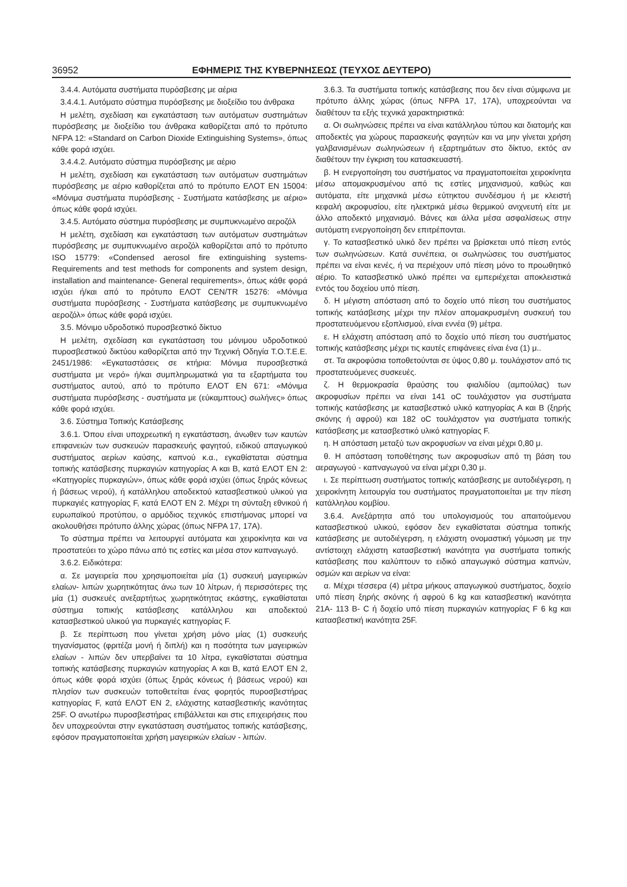36952 ΕΦΗΜΕΡΙΣ ΤΗΣ ΚΥΒΕΡΝΗΣΕΩΣ (ΤΕΥΧΟΣ ΔΕΥΤΕΡΟ)
3.4.4. Αυτόματα συστήματα πυρόσβεσης με αέρια
3.4.4.1. Αυτόματο σύστημα πυρόσβεσης με διοξείδιο του άνθρακα
Η μελέτη, σχεδίαση και εγκατάσταση των αυτόματων συστημάτων πυρόσβεσης με διοξείδιο του άνθρακα καθορίζεται από το πρότυπο NFPA 12: «Standard on Carbon Dioxide Extinguishing Systems», όπως κάθε φορά ισχύει.
3.4.4.2. Αυτόματο σύστημα πυρόσβεσης με αέριο
Η μελέτη, σχεδίαση και εγκατάσταση των αυτόματων συστημάτων πυρόσβεσης με αέριο καθορίζεται από το πρότυπο ΕΛΟΤ EN 15004: «Μόνιμα συστήματα πυρόσβεσης - Συστήματα κατάσβεσης με αέριο» όπως κάθε φορά ισχύει.
3.4.5. Αυτόματο σύστημα πυρόσβεσης με συμπυκνωμένο αεροζόλ
Η μελέτη, σχεδίαση και εγκατάσταση των αυτόματων συστημάτων πυρόσβεσης με συμπυκνωμένο αεροζόλ καθορίζεται από το πρότυπο ISO 15779: «Condensed aerosol fire extinguishing systems- Requirements and test methods for components and system design, installation and maintenance- General requirements», όπως κάθε φορά ισχύει ή/και από το πρότυπο ΕΛΟΤ CEN/TR 15276: «Μόνιμα συστήματα πυρόσβεσης - Συστήματα κατάσβεσης με συμπυκνωμένο αεροζόλ» όπως κάθε φορά ισχύει.
3.5. Μόνιμο υδροδοτικό πυροσβεστικό δίκτυο
Η μελέτη, σχεδίαση και εγκατάσταση του μόνιμου υδροδοτικού πυροσβεστικού δικτύου καθορίζεται από την Τεχνική Οδηγία Τ.Ο.Τ.Ε.Ε. 2451/1986: «Εγκαταστάσεις σε κτήρια: Μόνιμα πυροσβεστικά συστήματα με νερό» ή/και συμπληρωματικά για τα εξαρτήματα του συστήματος αυτού, από το πρότυπο ΕΛΟΤ ΕΝ 671: «Μόνιμα συστήματα πυρόσβεσης - συστήματα με (εύκαμπτους) σωλήνες» όπως κάθε φορά ισχύει.
3.6. Σύστημα Τοπικής Κατάσβεσης
3.6.1. Όπου είναι υποχρεωτική η εγκατάσταση, άνωθεν των καυτών επιφανειών των συσκευών παρασκευής φαγητού, ειδικού απαγωγικού συστήματος αερίων καύσης, καπνού κ.α., εγκαθίσταται σύστημα τοπικής κατάσβεσης πυρκαγιών κατηγορίας Α και Β, κατά ΕΛΟΤ ΕΝ 2: «Κατηγορίες πυρκαγιών», όπως κάθε φορά ισχύει (όπως ξηράς κόνεως ή βάσεως νερού), ή κατάλληλου αποδεκτού κατασβεστικού υλικού για πυρκαγιές κατηγορίας F, κατά ΕΛΟΤ ΕΝ 2. Μέχρι τη σύνταξη εθνικού ή ευρωπαϊκού προτύπου, ο αρμόδιος τεχνικός επιστήμονας μπορεί να ακολουθήσει πρότυπο άλλης χώρας (όπως NFPA 17, 17A).
Το σύστημα πρέπει να λειτουργεί αυτόματα και χειροκίνητα και να προστατεύει το χώρο πάνω από τις εστίες και μέσα στον καπναγωγό.
3.6.2. Ειδικότερα:
α. Σε μαγειρεία που χρησιμοποιείται μία (1) συσκευή μαγειρικών ελαίων- λιπών χωρητικότητας άνω των 10 λίτρων, ή περισσότερες της μία (1) συσκευές ανεξαρτήτως χωρητικότητας εκάστης, εγκαθίσταται σύστημα τοπικής κατάσβεσης κατάλληλου και αποδεκτού κατασβεστικού υλικού για πυρκαγιές κατηγορίας F.
β. Σε περίπτωση που γίνεται χρήση μόνο μίας (1) συσκευής τηγανίσματος (φριτέζα μονή ή διπλή) και η ποσότητα των μαγειρικών ελαίων - λιπών δεν υπερβαίνει τα 10 λίτρα, εγκαθίσταται σύστημα τοπικής κατάσβεσης πυρκαγιών κατηγορίας Α και Β, κατά ΕΛΟΤ ΕΝ 2, όπως κάθε φορά ισχύει (όπως ξηράς κόνεως ή βάσεως νερού) και πλησίον των συσκευών τοποθετείται ένας φορητός πυροσβεστήρας κατηγορίας F, κατά ΕΛΟΤ ΕΝ 2, ελάχιστης κατασβεστικής ικανότητας 25F. Ο ανωτέρω πυροσβεστήρας επιβάλλεται και στις επιχειρήσεις που δεν υποχρεούνται στην εγκατάσταση συστήματος τοπικής κατάσβεσης, εφόσον πραγματοποιείται χρήση μαγειρικών ελαίων - λιπών.
3.6.3. Τα συστήματα τοπικής κατάσβεσης που δεν είναι σύμφωνα με πρότυπο άλλης χώρας (όπως NFPA 17, 17A), υποχρεούνται να διαθέτουν τα εξής τεχνικά χαρακτηριστικά:
α. Οι σωληνώσεις πρέπει να είναι κατάλληλου τύπου και διατομής και αποδεκτές για χώρους παρασκευής φαγητών και να μην γίνεται χρήση γαλβανισμένων σωληνώσεων ή εξαρτημάτων στο δίκτυο, εκτός αν διαθέτουν την έγκριση του κατασκευαστή.
β. Η ενεργοποίηση του συστήματος να πραγματοποιείται χειροκίνητα μέσω απομακρυσμένου από τις εστίες μηχανισμού, καθώς και αυτόματα, είτε μηχανικά μέσω εύτηκτου συνδέσμου ή με κλειστή κεφαλή ακροφυσίου, είτε ηλεκτρικά μέσω θερμικού ανιχνευτή είτε με άλλο αποδεκτό μηχανισμό. Βάνες και άλλα μέσα ασφαλίσεως στην αυτόματη ενεργοποίηση δεν επιτρέπονται.
γ. Το κατασβεστικό υλικό δεν πρέπει να βρίσκεται υπό πίεση εντός των σωληνώσεων. Κατά συνέπεια, οι σωληνώσεις του συστήματος πρέπει να είναι κενές, ή να περιέχουν υπό πίεση μόνο το προωθητικό αέριο. Το κατασβεστικό υλικό πρέπει να εμπεριέχεται αποκλειστικά εντός του δοχείου υπό πίεση.
δ. Η μέγιστη απόσταση από το δοχείο υπό πίεση του συστήματος τοπικής κατάσβεσης μέχρι την πλέον απομακρυσμένη συσκευή του προστατευόμενου εξοπλισμού, είναι εννέα (9) μέτρα.
ε. Η ελάχιστη απόσταση από το δοχείο υπό πίεση του συστήματος τοπικής κατάσβεσης μέχρι τις καυτές επιφάνειες είναι ένα (1) μ..
στ. Τα ακροφύσια τοποθετούνται σε ύψος 0,80 μ. τουλάχιστον από τις προστατευόμενες συσκευές.
ζ. Η θερμοκρασία θραύσης του φιαλιδίου (αμπούλας) των ακροφυσίων πρέπει να είναι 141 oC τουλάχιστον για συστήματα τοπικής κατάσβεσης με κατασβεστικό υλικό κατηγορίας Α και Β (ξηρής σκόνης ή αφρού) και 182 oC τουλάχιστον για συστήματα τοπικής κατάσβεσης με κατασβεστικό υλικό κατηγορίας F.
η. Η απόσταση μεταξύ των ακροφυσίων να είναι μέχρι 0,80 μ.
θ. Η απόσταση τοποθέτησης των ακροφυσίων από τη βάση του αεραγωγού - καπναγωγού να είναι μέχρι 0,30 μ.
ι. Σε περίπτωση συστήματος τοπικής κατάσβεσης με αυτοδιέγερση, η χειροκίνητη λειτουργία του συστήματος πραγματοποιείται με την πίεση κατάλληλου κομβίου.
3.6.4. Ανεξάρτητα από του υπολογισμούς του απαιτούμενου κατασβεστικού υλικού, εφόσον δεν εγκαθίσταται σύστημα τοπικής κατάσβεσης με αυτοδιέγερση, η ελάχιστη ονομαστική γόμωση με την αντίστοιχη ελάχιστη κατασβεστική ικανότητα για συστήματα τοπικής κατάσβεσης που καλύπτουν το ειδικό απαγωγικό σύστημα καπνών, οσμών και αερίων να είναι:
α. Μέχρι τέσσερα (4) μέτρα μήκους απαγωγικού συστήματος, δοχείο υπό πίεση ξηρής σκόνης ή αφρού 6 kg και κατασβεστική ικανότητα 21Α- 113 Β- C ή δοχείο υπό πίεση πυρκαγιών κατηγορίας F 6 kg και κατασβεστική ικανότητα 25F.